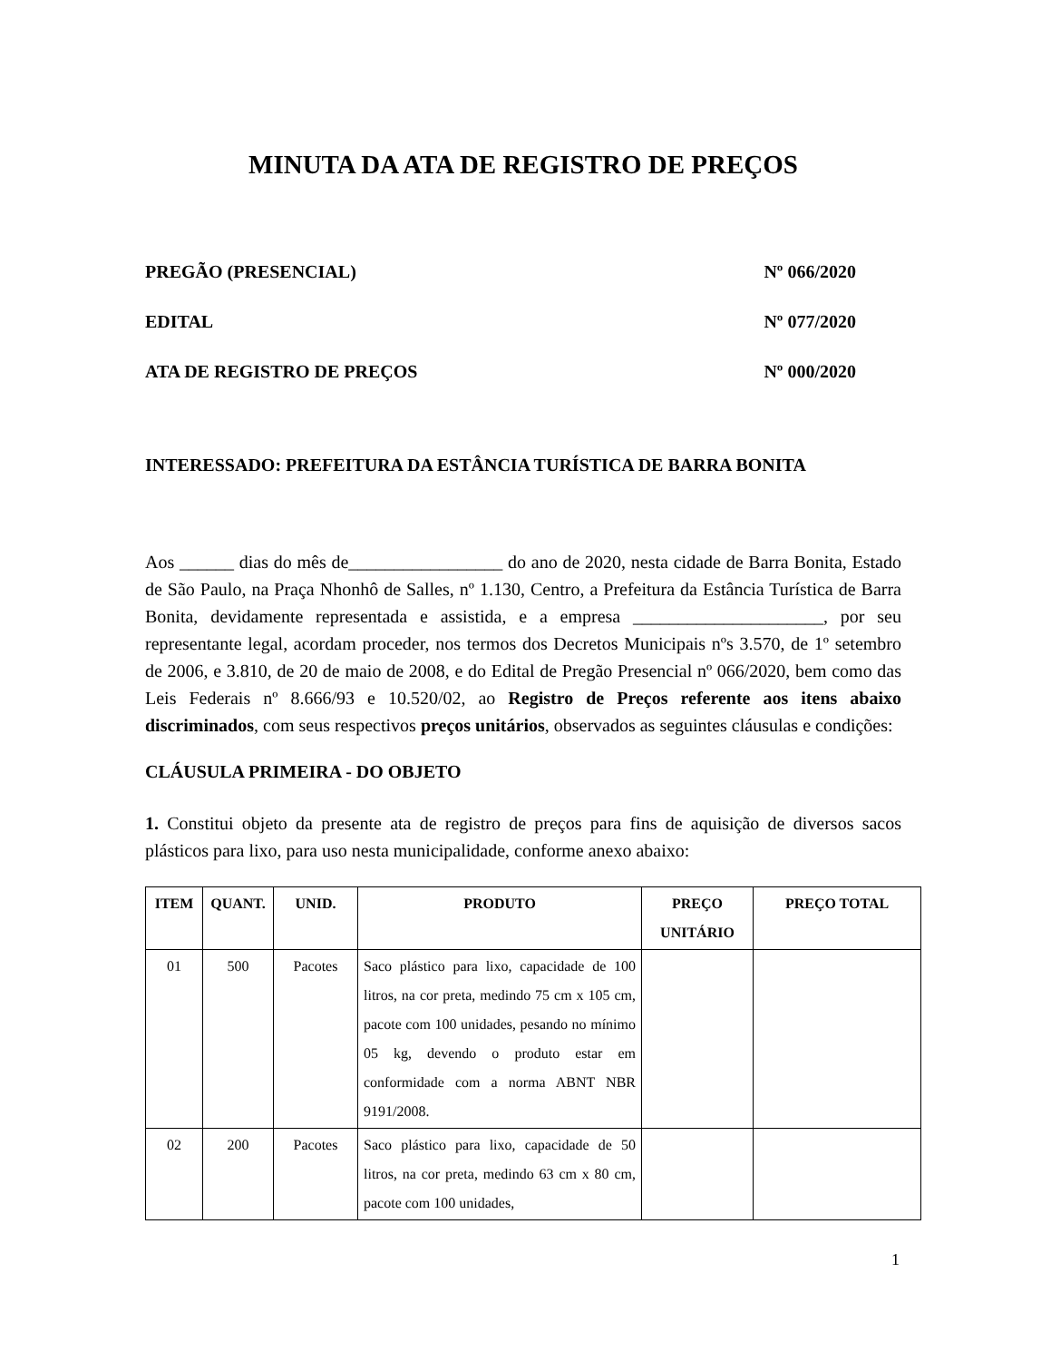MINUTA DA ATA DE REGISTRO DE PREÇOS
PREGÃO (PRESENCIAL) Nº 066/2020
EDITAL Nº 077/2020
ATA DE REGISTRO DE PREÇOS Nº 000/2020
INTERESSADO: PREFEITURA DA ESTÂNCIA TURÍSTICA DE BARRA BONITA
Aos ______ dias do mês de_________________ do ano de 2020, nesta cidade de Barra Bonita, Estado de São Paulo, na Praça Nhonhô de Salles, nº 1.130, Centro, a Prefeitura da Estância Turística de Barra Bonita, devidamente representada e assistida, e a empresa _____________________, por seu representante legal, acordam proceder, nos termos dos Decretos Municipais nºs 3.570, de 1º setembro de 2006, e 3.810, de 20 de maio de 2008, e do Edital de Pregão Presencial nº 066/2020, bem como das Leis Federais nº 8.666/93 e 10.520/02, ao Registro de Preços referente aos itens abaixo discriminados, com seus respectivos preços unitários, observados as seguintes cláusulas e condições:
CLÁUSULA PRIMEIRA - DO OBJETO
1. Constitui objeto da presente ata de registro de preços para fins de aquisição de diversos sacos plásticos para lixo, para uso nesta municipalidade, conforme anexo abaixo:
| ITEM | QUANT. | UNID. | PRODUTO | PREÇO UNITÁRIO | PREÇO TOTAL |
| --- | --- | --- | --- | --- | --- |
| 01 | 500 | Pacotes | Saco plástico para lixo, capacidade de 100 litros, na cor preta, medindo 75 cm x 105 cm, pacote com 100 unidades, pesando no mínimo 05 kg, devendo o produto estar em conformidade com a norma ABNT NBR 9191/2008. | | |
| 02 | 200 | Pacotes | Saco plástico para lixo, capacidade de 50 litros, na cor preta, medindo 63 cm x 80 cm, pacote com 100 unidades, | | |
1